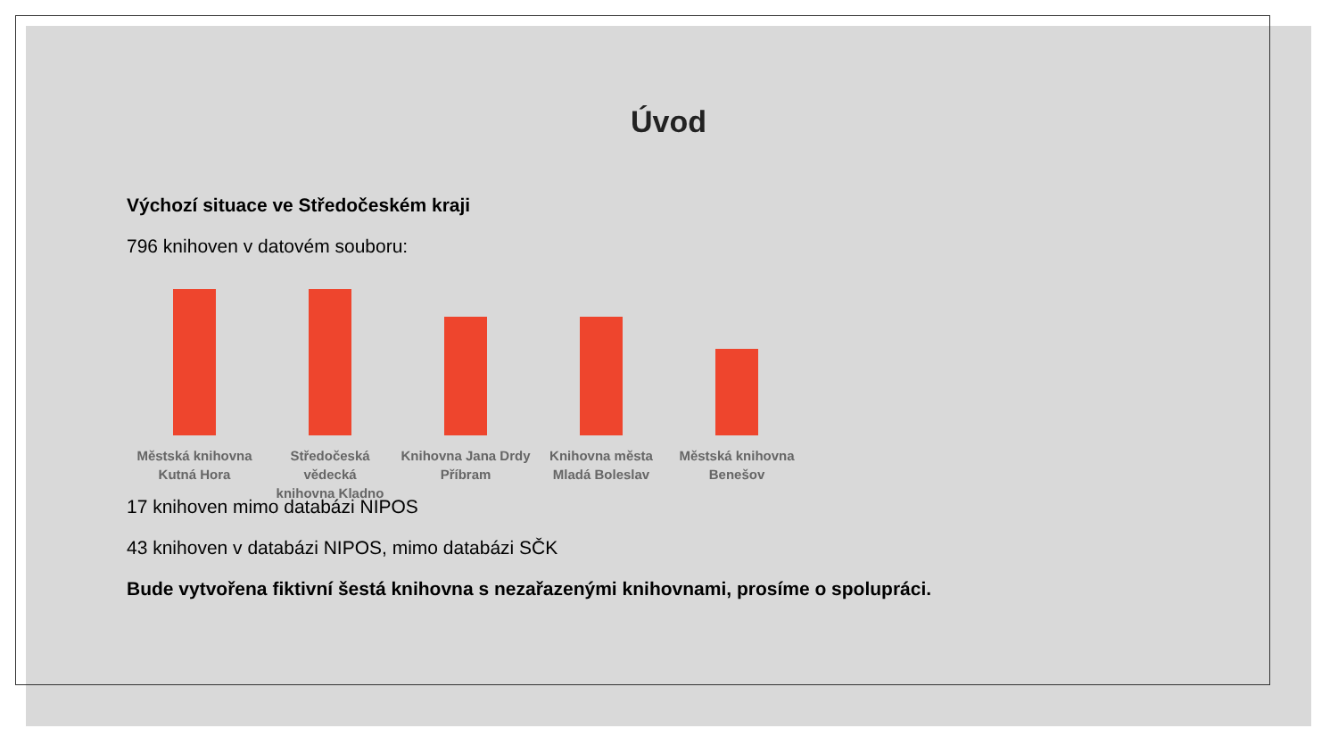Úvod
Výchozí situace ve Středočeském kraji
796 knihoven v datovém souboru:
Městská knihovna
Kutná Hora
Středočeská vědecká
knihovna Kladno
Knihovna Jana Drdy
Příbram
Knihovna města
Mladá Boleslav
Městská knihovna
Benešov
17 knihoven mimo databázi NIPOS
43 knihoven v databázi NIPOS, mimo databázi SČK
Bude vytvořena fiktivní šestá knihovna s nezařazenými knihovnami, prosíme o spolupráci.